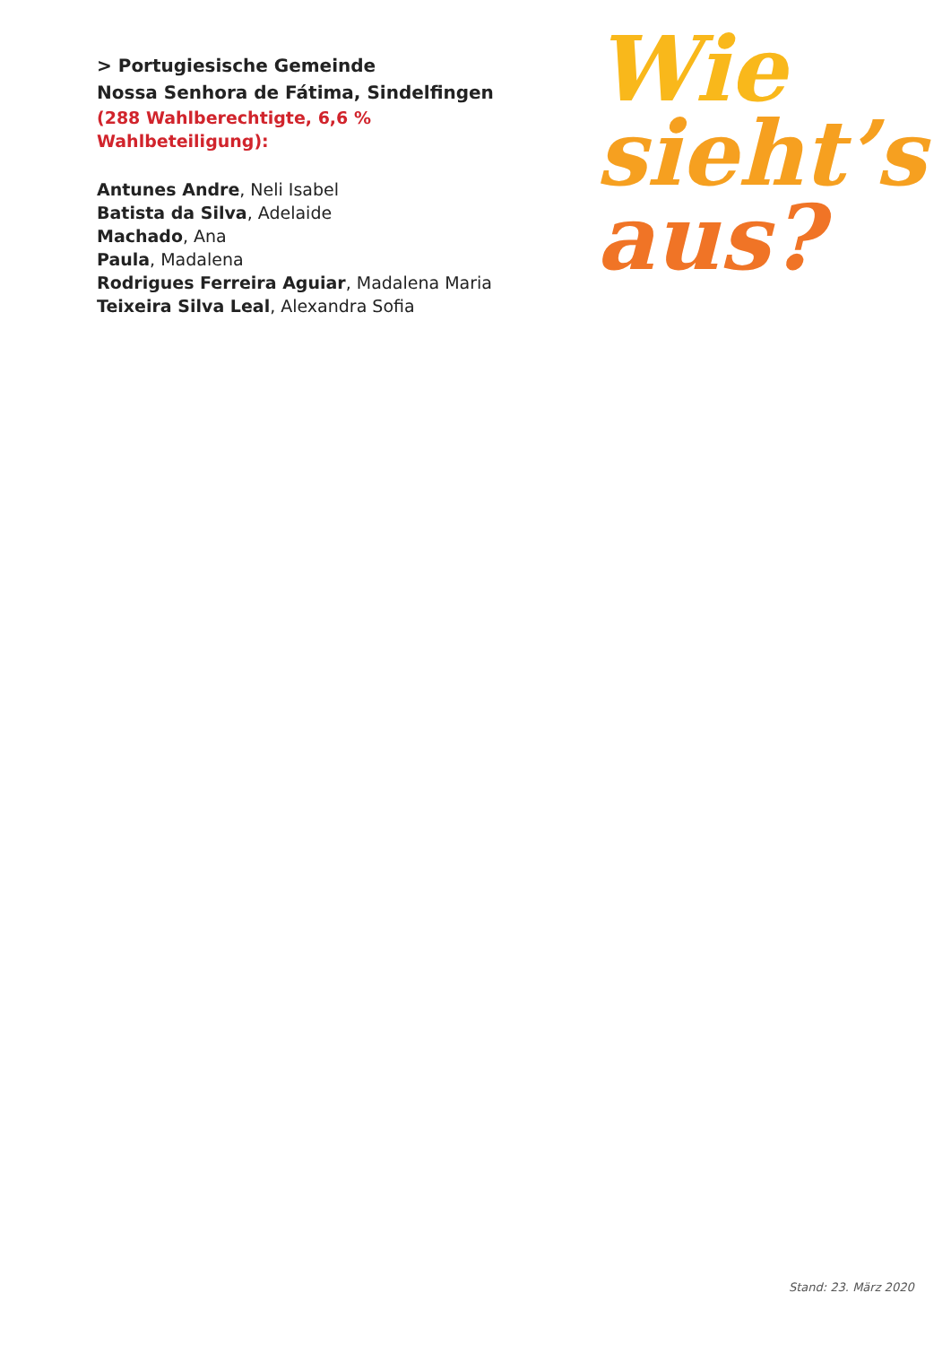> Portugiesische Gemeinde
Nossa Senhora de Fátima, Sindelfingen
(288 Wahlberechtigte, 6,6 % Wahlbeteiligung):
Antunes Andre, Neli Isabel
Batista da Silva, Adelaide
Machado, Ana
Paula, Madalena
Rodrigues Ferreira Aguiar, Madalena Maria
Teixeira Silva Leal, Alexandra Sofia
Wie
sieht’s
aus?
Stand: 23. März 2020